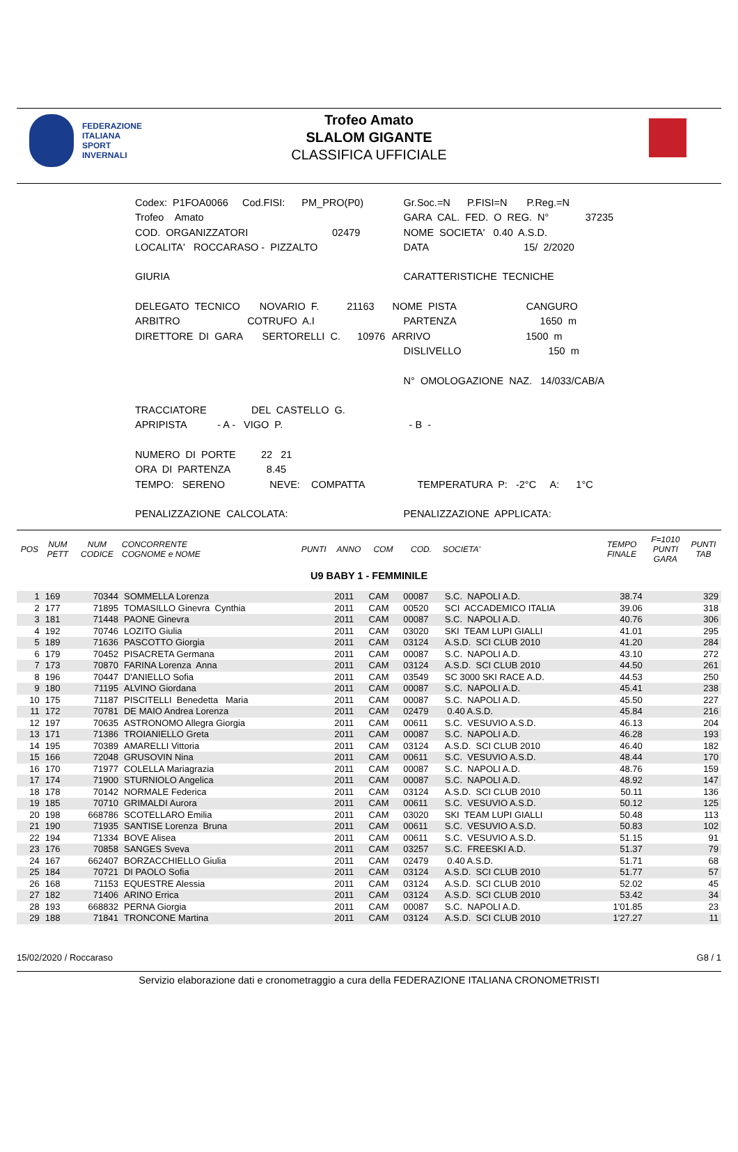FEDERAZIONE
ITALIANA
SPORT
INVERNALI
Trofeo Amato
SLALOM GIGANTE
CLASSIFICA UFFICIALE
| Codex: P1FOA0066 Cod.FISI: PM_PRO(P0) | Gr.Soc.=N P.FISI=N P.Reg.=N |
| Trofeo Amato | GARA CAL. FED. O REG. N° 37235 |
| COD. ORGANIZZATORI 02479 | NOME SOCIETA' 0.40 A.S.D. |
| LOCALITA' ROCCARASO - PIZZALTO | DATA 15/ 2/2020 |
| GIURIA | CARATTERISTICHE TECNICHE |
| DELEGATO TECNICO NOVARIO F. 21163 | NOME PISTA CANGURO |
| ARBITRO COTRUFO A.I | PARTENZA 1650 m |
| DIRETTORE DI GARA SERTORELLI C. 10976 | ARRIVO 1500 m |
| | DISLIVELLO 150 m |
| | N° OMOLOGAZIONE NAZ. 14/033/CAB/A |
| TRACCIATORE DEL CASTELLO G. | |
| APRIPISTA - A - VIGO P. | - B - |
| NUMERO DI PORTE 22 21 | |
| ORA DI PARTENZA 8.45 | |
| TEMPO: SERENO NEVE: COMPATTA | TEMPERATURA P: -2°C A: 1°C |
| PENALIZZAZIONE CALCOLATA: | PENALIZZAZIONE APPLICATA: |
| POS | NUM PETT | NUM CODICE | CONCORRENTE COGNOME e NOME | PUNTI | ANNO | COM | COD. | SOCIETA' | TEMPO FINALE | F=1010 PUNTI GARA | PUNTI TAB |
| --- | --- | --- | --- | --- | --- | --- | --- | --- | --- | --- | --- |
| U9 BABY 1 - FEMMINILE | | | | | | | | | | | |
| 1 | 169 | 70344 | SOMMELLA Lorenza | | 2011 | CAM | 00087 | S.C. NAPOLI A.D. | 38.74 | | 329 |
| 2 | 177 | 71895 | TOMASILLO Ginevra Cynthia | | 2011 | CAM | 00520 | SCI ACCADEMICO ITALIA | 39.06 | | 318 |
| 3 | 181 | 71448 | PAONE Ginevra | | 2011 | CAM | 00087 | S.C. NAPOLI A.D. | 40.76 | | 306 |
| 4 | 192 | 70746 | LOZITO Giulia | | 2011 | CAM | 03020 | SKI TEAM LUPI GIALLI | 41.01 | | 295 |
| 5 | 189 | 71636 | PASCOTTO Giorgia | | 2011 | CAM | 03124 | A.S.D. SCI CLUB 2010 | 41.20 | | 284 |
| 6 | 179 | 70452 | PISACRETA Germana | | 2011 | CAM | 00087 | S.C. NAPOLI A.D. | 43.10 | | 272 |
| 7 | 173 | 70870 | FARINA Lorenza Anna | | 2011 | CAM | 03124 | A.S.D. SCI CLUB 2010 | 44.50 | | 261 |
| 8 | 196 | 70447 | D'ANIELLO Sofia | | 2011 | CAM | 03549 | SC 3000 SKI RACE A.D. | 44.53 | | 250 |
| 9 | 180 | 71195 | ALVINO Giordana | | 2011 | CAM | 00087 | S.C. NAPOLI A.D. | 45.41 | | 238 |
| 10 | 175 | 71187 | PISCITELLI Benedetta Maria | | 2011 | CAM | 00087 | S.C. NAPOLI A.D. | 45.50 | | 227 |
| 11 | 172 | 70781 | DE MAIO Andrea Lorenza | | 2011 | CAM | 02479 | 0.40 A.S.D. | 45.84 | | 216 |
| 12 | 197 | 70635 | ASTRONOMO Allegra Giorgia | | 2011 | CAM | 00611 | S.C. VESUVIO A.S.D. | 46.13 | | 204 |
| 13 | 171 | 71386 | TROIANIELLO Greta | | 2011 | CAM | 00087 | S.C. NAPOLI A.D. | 46.28 | | 193 |
| 14 | 195 | 70389 | AMARELLI Vittoria | | 2011 | CAM | 03124 | A.S.D. SCI CLUB 2010 | 46.40 | | 182 |
| 15 | 166 | 72048 | GRUSOVIN Nina | | 2011 | CAM | 00611 | S.C. VESUVIO A.S.D. | 48.44 | | 170 |
| 16 | 170 | 71977 | COLELLA Mariagrazia | | 2011 | CAM | 00087 | S.C. NAPOLI A.D. | 48.76 | | 159 |
| 17 | 174 | 71900 | STURNIOLO Angelica | | 2011 | CAM | 00087 | S.C. NAPOLI A.D. | 48.92 | | 147 |
| 18 | 178 | 70142 | NORMALE Federica | | 2011 | CAM | 03124 | A.S.D. SCI CLUB 2010 | 50.11 | | 136 |
| 19 | 185 | 70710 | GRIMALDI Aurora | | 2011 | CAM | 00611 | S.C. VESUVIO A.S.D. | 50.12 | | 125 |
| 20 | 198 | 668786 | SCOTELLARO Emilia | | 2011 | CAM | 03020 | SKI TEAM LUPI GIALLI | 50.48 | | 113 |
| 21 | 190 | 71935 | SANTISE Lorenza Bruna | | 2011 | CAM | 00611 | S.C. VESUVIO A.S.D. | 50.83 | | 102 |
| 22 | 194 | 71334 | BOVE Alisea | | 2011 | CAM | 00611 | S.C. VESUVIO A.S.D. | 51.15 | | 91 |
| 23 | 176 | 70858 | SANGES Sveva | | 2011 | CAM | 03257 | S.C. FREESKI A.D. | 51.37 | | 79 |
| 24 | 167 | 662407 | BORZACCHIELLO Giulia | | 2011 | CAM | 02479 | 0.40 A.S.D. | 51.71 | | 68 |
| 25 | 184 | 70721 | DI PAOLO Sofia | | 2011 | CAM | 03124 | A.S.D. SCI CLUB 2010 | 51.77 | | 57 |
| 26 | 168 | 71153 | EQUESTRE Alessia | | 2011 | CAM | 03124 | A.S.D. SCI CLUB 2010 | 52.02 | | 45 |
| 27 | 182 | 71406 | ARINO Errica | | 2011 | CAM | 03124 | A.S.D. SCI CLUB 2010 | 53.42 | | 34 |
| 28 | 193 | 668832 | PERNA Giorgia | | 2011 | CAM | 00087 | S.C. NAPOLI A.D. | 1'01.85 | | 23 |
| 29 | 188 | 71841 | TRONCONE Martina | | 2011 | CAM | 03124 | A.S.D. SCI CLUB 2010 | 1'27.27 | | 11 |
15/02/2020 / Roccaraso G8 / 1
Servizio elaborazione dati e cronometraggio a cura della FEDERAZIONE ITALIANA CRONOMETRISTI